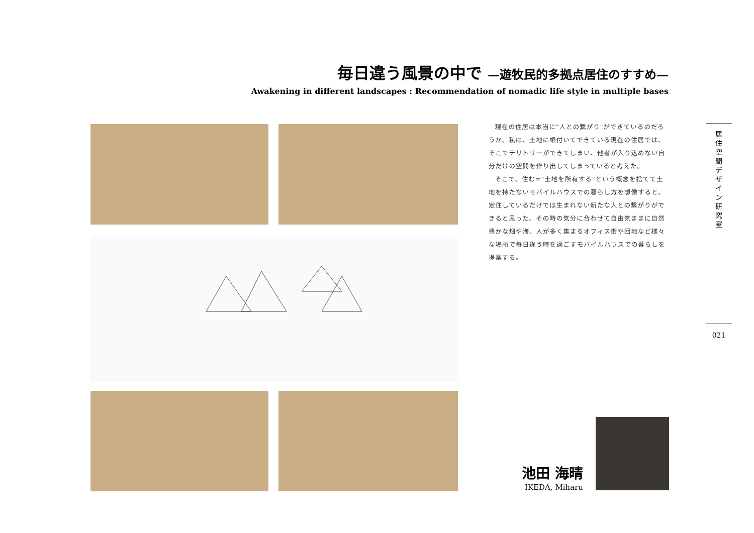毎日違う風景の中で —遊牧民的多拠点居住のすすめ—
Awakening in different landscapes : Recommendation of nomadic life style in multiple bases
現在の住居は本当に"人との繋がり"ができているのだろうか。私は、土地に根付いてできている現在の住居では、そこでテリトリーができてしまい、他者が入り込めない自分だけの空間を作り出してしまっていると考えた。
そこで、住む="土地を所有する"という概念を捨てて土地を持たないモバイルハウスでの暮らし方を想像すると、定住しているだけでは生まれない新たな人との繋がりができると思った。その時の気分に合わせて自由気ままに自然豊かな畑や海、人が多く集まるオフィス街や団地など様々な場所で毎日違う時を過ごすモバイルハウスでの暮らしを提案する。
居
住
空
間
デ
ザ
イ
ン
研
究
室
021
池田 海晴
IKEDA, Miharu